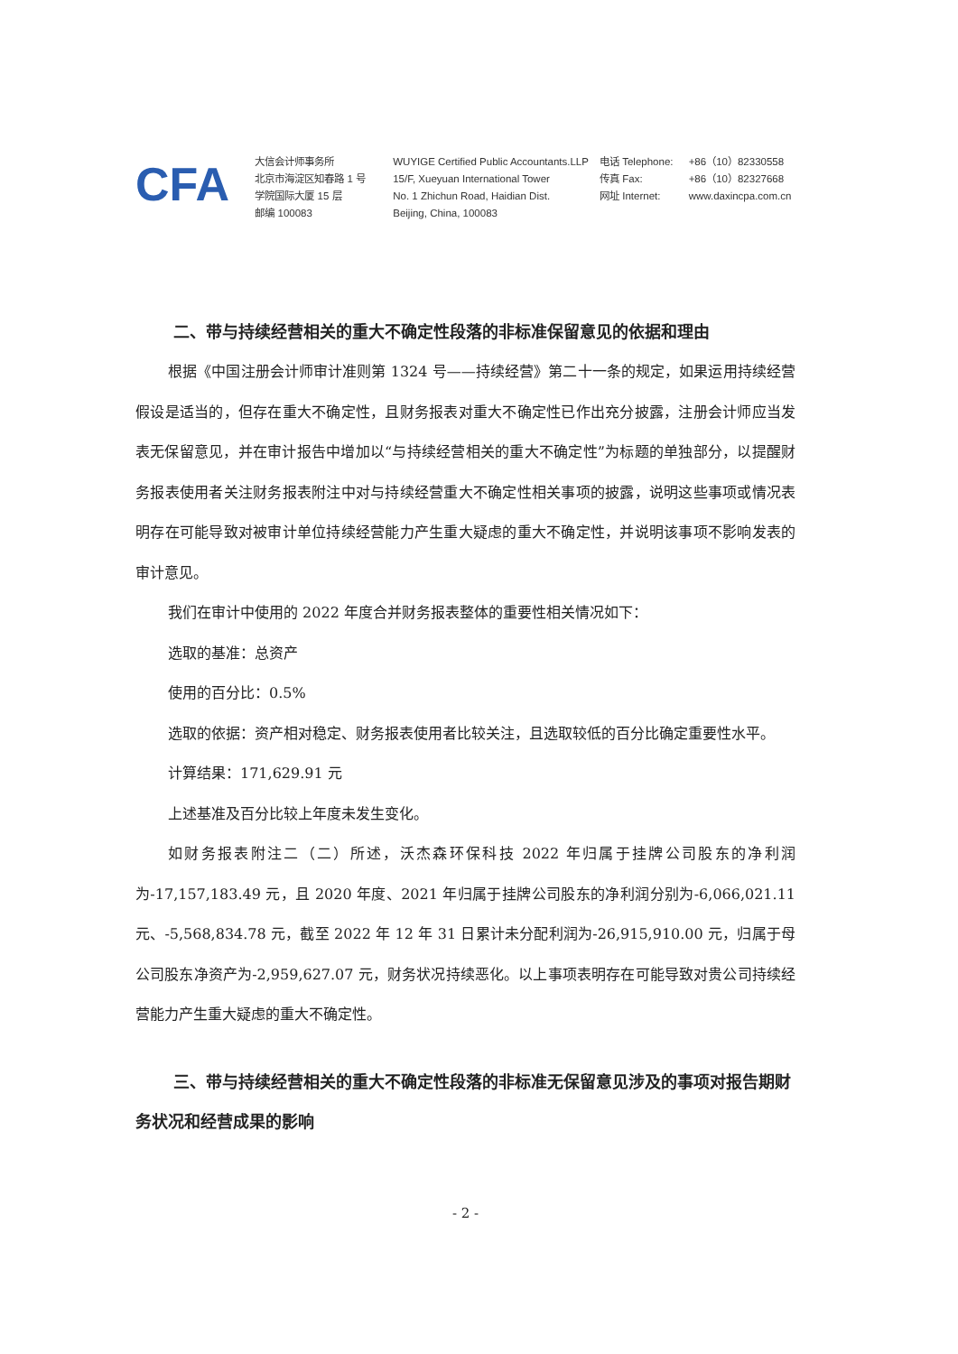CFA
大信会计师事务所
北京市海淀区知春路 1 号
学院国际大厦 15 层
邮编 100083
WUYIGE Certified Public Accountants.LLP
15/F, Xueyuan International Tower
No. 1 Zhichun Road, Haidian Dist.
Beijing, China, 100083
电话 Telephone:
传真 Fax:
网址 Internet:
+86（10）82330558
+86（10）82327668
www.daxincpa.com.cn
二、带与持续经营相关的重大不确定性段落的非标准保留意见的依据和理由
根据《中国注册会计师审计准则第 1324 号——持续经营》第二十一条的规定，如果运用持续经营假设是适当的，但存在重大不确定性，且财务报表对重大不确定性已作出充分披露，注册会计师应当发表无保留意见，并在审计报告中增加以“与持续经营相关的重大不确定性”为标题的单独部分，以提醒财务报表使用者关注财务报表附注中对与持续经营重大不确定性相关事项的披露，说明这些事项或情况表明存在可能导致对被审计单位持续经营能力产生重大疑虑的重大不确定性，并说明该事项不影响发表的审计意见。
我们在审计中使用的 2022 年度合并财务报表整体的重要性相关情况如下：
选取的基准：总资产
使用的百分比：0.5%
选取的依据：资产相对稳定、财务报表使用者比较关注，且选取较低的百分比确定重要性水平。
计算结果：171,629.91 元
上述基准及百分比较上年度未发生变化。
如财务报表附注二（二）所述，沃杰森环保科技 2022 年归属于挂牌公司股东的净利润为-17,157,183.49 元，且 2020 年度、2021 年归属于挂牌公司股东的净利润分别为-6,066,021.11 元、-5,568,834.78 元，截至 2022 年 12 年 31 日累计未分配利润为-26,915,910.00 元，归属于母公司股东净资产为-2,959,627.07 元，财务状况持续恶化。以上事项表明存在可能导致对贵公司持续经营能力产生重大疑虑的重大不确定性。
三、带与持续经营相关的重大不确定性段落的非标准无保留意见涉及的事项对报告期财务状况和经营成果的影响
- 2 -